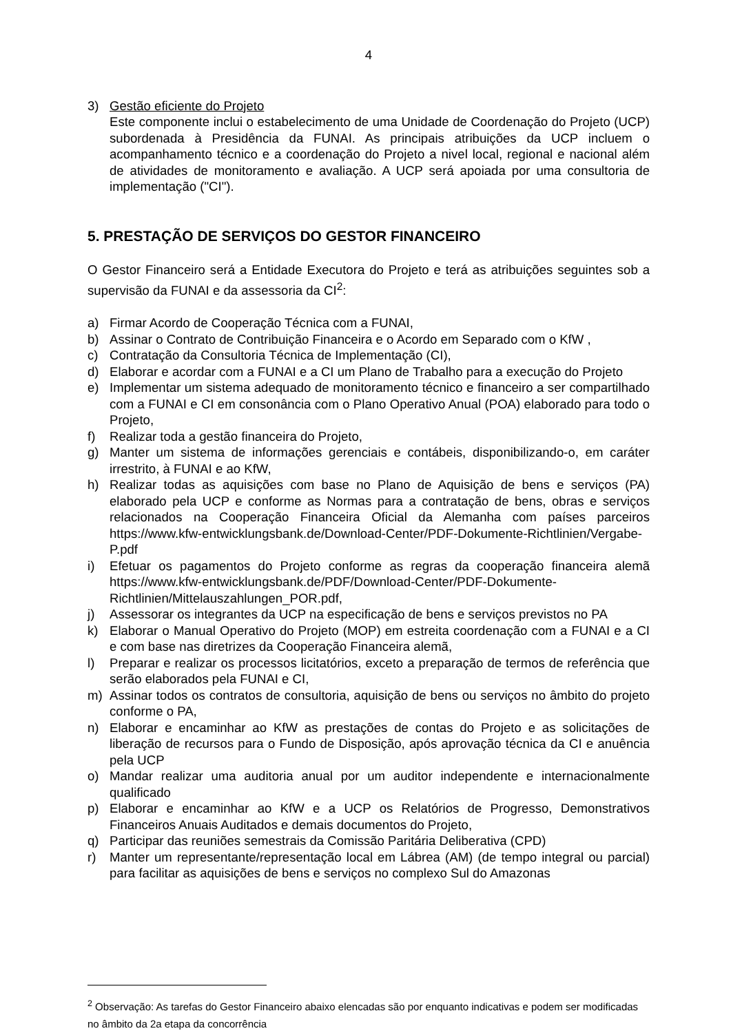4
3) Gestão eficiente do Projeto
Este componente inclui o estabelecimento de uma Unidade de Coordenação do Projeto (UCP) subordenada à Presidência da FUNAI. As principais atribuições da UCP incluem o acompanhamento técnico e a coordenação do Projeto a nivel local, regional e nacional além de atividades de monitoramento e avaliação. A UCP será apoiada por uma consultoria de implementação ("CI").
5. PRESTAÇÃO DE SERVIÇOS DO GESTOR FINANCEIRO
O Gestor Financeiro será a Entidade Executora do Projeto e terá as atribuições seguintes sob a supervisão da FUNAI e da assessoria da CI<sup>2</sup>:
a) Firmar Acordo de Cooperação Técnica com a FUNAI,
b) Assinar o Contrato de Contribuição Financeira e o Acordo em Separado com o KfW ,
c) Contratação da Consultoria Técnica de Implementação (CI),
d) Elaborar e acordar com a FUNAI e a CI um Plano de Trabalho para a execução do Projeto
e) Implementar um sistema adequado de monitoramento técnico e financeiro a ser compartilhado com a FUNAI e CI em consonância com o Plano Operativo Anual (POA) elaborado para todo o Projeto,
f) Realizar toda a gestão financeira do Projeto,
g) Manter um sistema de informações gerenciais e contábeis, disponibilizando-o, em caráter irrestrito, à FUNAI e ao KfW,
h) Realizar todas as aquisições com base no Plano de Aquisição de bens e serviços (PA) elaborado pela UCP e conforme as Normas para a contratação de bens, obras e serviços relacionados na Cooperação Financeira Oficial da Alemanha com países parceiros https://www.kfw-entwicklungsbank.de/Download-Center/PDF-Dokumente-Richtlinien/Vergabe-P.pdf
i) Efetuar os pagamentos do Projeto conforme as regras da cooperação financeira alemã https://www.kfw-entwicklungsbank.de/PDF/Download-Center/PDF-Dokumente-Richtlinien/Mittelauszahlungen_POR.pdf,
j) Assessorar os integrantes da UCP na especificação de bens e serviços previstos no PA
k) Elaborar o Manual Operativo do Projeto (MOP) em estreita coordenação com a FUNAI e a CI e com base nas diretrizes da Cooperação Financeira alemã,
l) Preparar e realizar os processos licitatórios, exceto a preparação de termos de referência que serão elaborados pela FUNAI e CI,
m) Assinar todos os contratos de consultoria, aquisição de bens ou serviços no âmbito do projeto conforme o PA,
n) Elaborar e encaminhar ao KfW as prestações de contas do Projeto e as solicitações de liberação de recursos para o Fundo de Disposição, após aprovação técnica da CI e anuência pela UCP
o) Mandar realizar uma auditoria anual por um auditor independente e internacionalmente qualificado
p) Elaborar e encaminhar ao KfW e a UCP os Relatórios de Progresso, Demonstrativos Financeiros Anuais Auditados e demais documentos do Projeto,
q) Participar das reuniões semestrais da Comissão Paritária Deliberativa (CPD)
r) Manter um representante/representação local em Lábrea (AM) (de tempo integral ou parcial) para facilitar as aquisições de bens e serviços no complexo Sul do Amazonas
<sup>2</sup> Observação: As tarefas do Gestor Financeiro abaixo elencadas são por enquanto indicativas e podem ser modificadas no âmbito da 2a etapa da concorrência